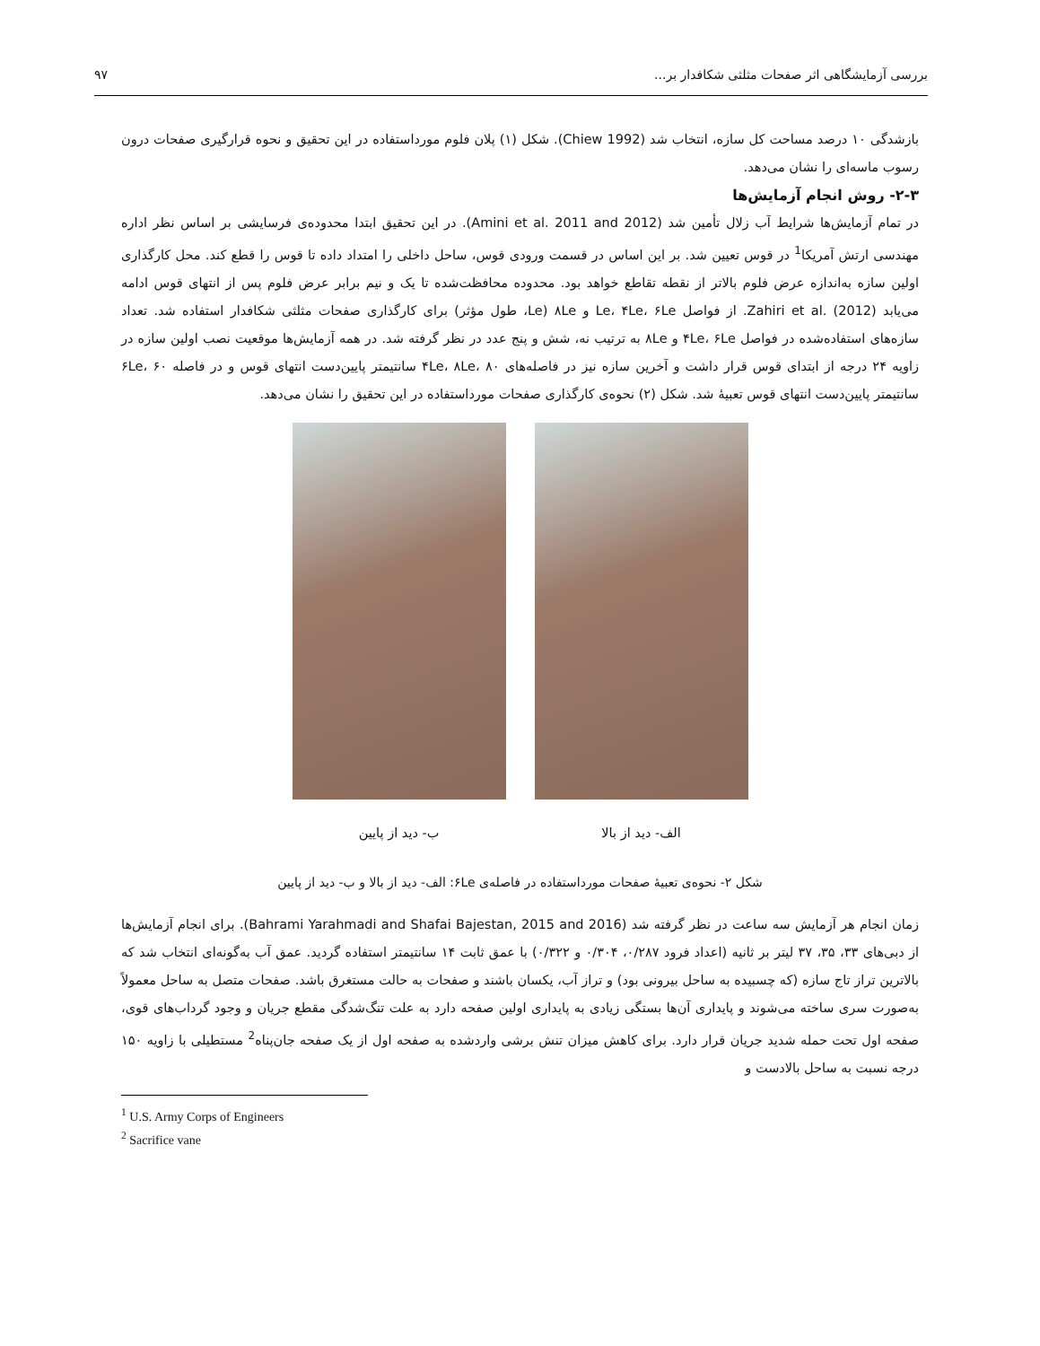بررسی آزمایشگاهی اثر صفحات مثلثی شکافدار بر... ۹۷
بازشدگی ۱۰ درصد مساحت کل سازه، انتخاب شد (Chiew 1992). شکل (۱) پلان فلوم مورداستفاده در این تحقیق و نحوه قرارگیری صفحات درون رسوب ماسه‌ای را نشان می‌دهد.
۲-۳- روش انجام آزمایش‌ها
در تمام آزمایش‌ها شرایط آب زلال تأمین شد (Amini et al. 2011 and 2012). در این تحقیق ابتدا محدوده‌ی فرسایشی بر اساس نظر اداره مهندسی ارتش آمریکا<sup>1</sup> در قوس تعیین شد. بر این اساس در قسمت ورودی قوس، ساحل داخلی را امتداد داده تا قوس را قطع کند. محل کارگذاری اولین سازه به‌اندازه عرض فلوم بالاتر از نقطه تقاطع خواهد بود. محدوده محافظت‌شده تا یک و نیم برابر عرض فلوم پس از انتهای قوس ادامه می‌یابد (Zahiri et al. (2012. از فواصل Le، ۴Le، ۶Le و ۸Le (Le، طول مؤثر) برای کارگذاری صفحات مثلثی شکافدار استفاده شد. تعداد سازه‌های استفاده‌شده در فواصل ۴Le، ۶Le و ۸Le به ترتیب نه، شش و پنج عدد در نظر گرفته شد. در همه آزمایش‌ها موقعیت نصب اولین سازه در زاویه ۲۴ درجه از ابتدای قوس قرار داشت و آخرین سازه نیز در فاصله‌های ۴Le، ۸Le، ۸۰ سانتیمتر پایین‌دست انتهای قوس و در فاصله ۶Le، ۶۰ سانتیمتر پایین‌دست انتهای قوس تعبیهٔ شد. شکل (۲) نحوه‌ی کارگذاری صفحات مورداستفاده در این تحقیق را نشان می‌دهد.
الف- دید از بالا ب- دید از پایین
شکل ۲- نحوه‌ی تعبیهٔ صفحات مورداستفاده در فاصله‌ی ۶Le: الف- دید از بالا و ب- دید از پایین
زمان انجام هر آزمایش سه ساعت در نظر گرفته شد (Bahrami Yarahmadi and Shafai Bajestan, 2015 and 2016). برای انجام آزمایش‌ها از دبی‌های ۳۳، ۳۵، ۳۷ لیتر بر ثانیه (اعداد فرود ۰/۲۸۷، ۰/۳۰۴ و ۰/۳۲۲) با عمق ثابت ۱۴ سانتیمتر استفاده گردید. عمق آب به‌گونه‌ای انتخاب شد که بالاترین تراز تاج سازه (که چسبیده به ساحل بیرونی بود) و تراز آب، یکسان باشند و صفحات به حالت مستغرق باشد. صفحات متصل به ساحل معمولاً به‌صورت سری ساخته می‌شوند و پایداری آن‌ها بستگی زیادی به پایداری اولین صفحه دارد به علت تنگ‌شدگی مقطع جریان و وجود گرداب‌های قوی، صفحه اول تحت حمله شدید جریان قرار دارد. برای کاهش میزان تنش برشی واردشده به صفحه اول از یک صفحه جان‌پناه<sup>2</sup> مستطیلی با زاویه ۱۵۰ درجه نسبت به ساحل بالادست و
<sup>1</sup> U.S. Army Corps of Engineers
<sup>2</sup> Sacrifice vane